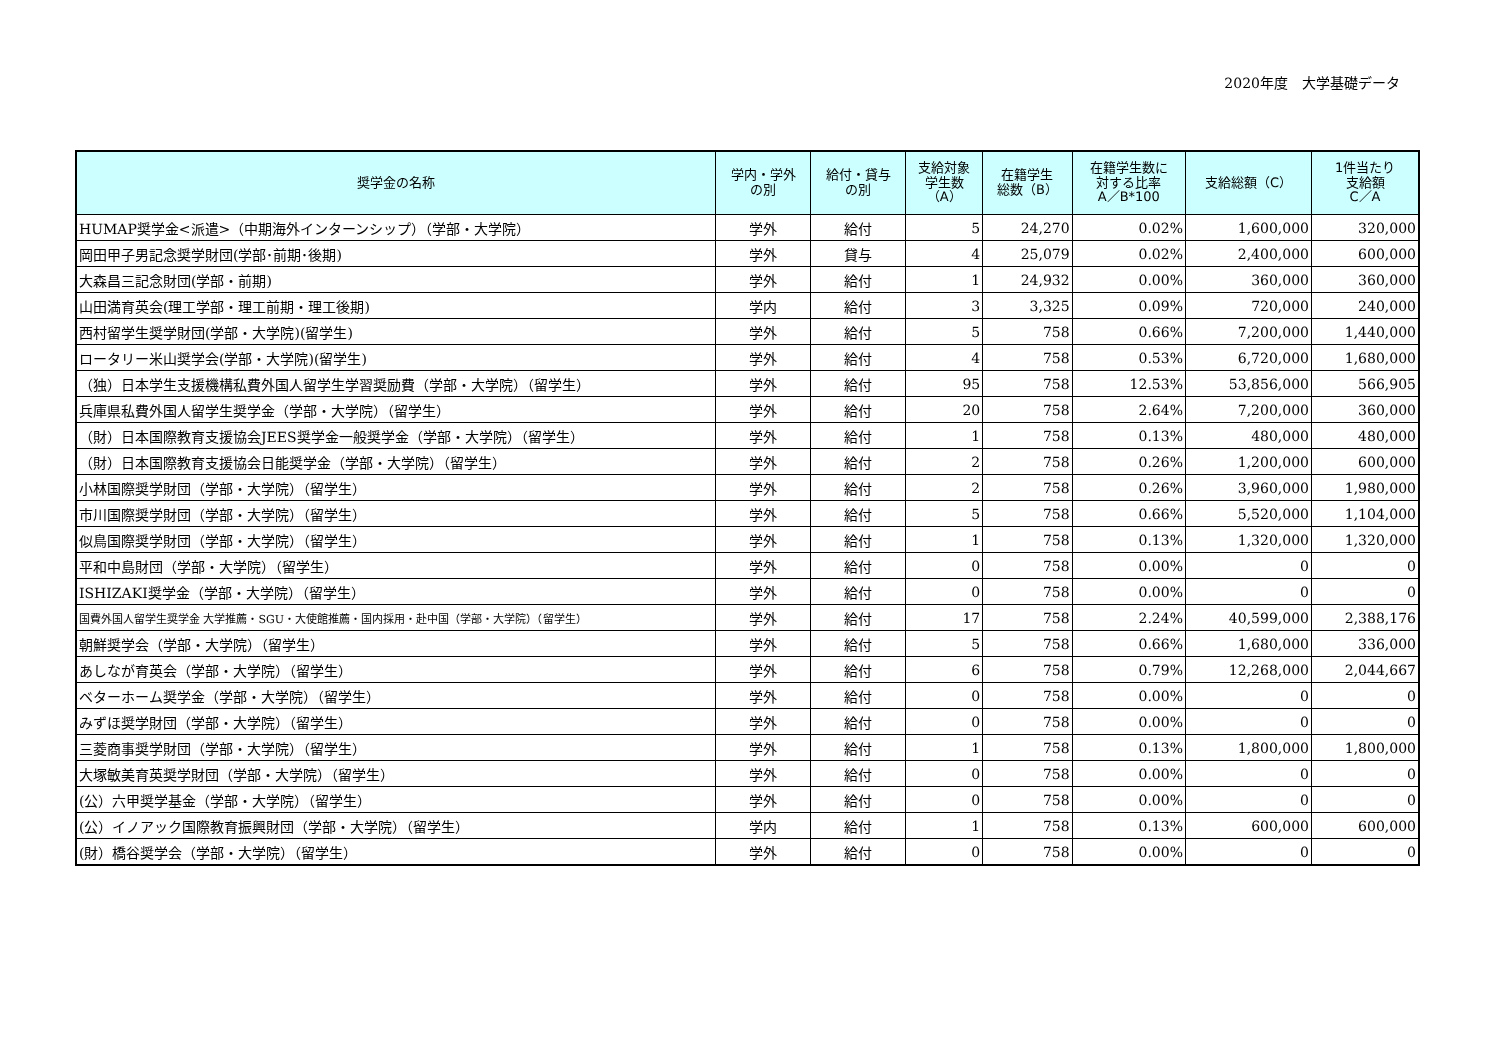2020年度　大学基礎データ
| 奨学金の名称 | 学内・学外 の別 | 給付・貸与 の別 | 支給対象 学生数 （A） | 在籍学生 総数（B） | 在籍学生数に 対する比率 A／B*100 | 支給総額（C） | 1件当たり 支給額 C／A |
| --- | --- | --- | --- | --- | --- | --- | --- |
| HUMAP奨学金<派遣>（中期海外インターンシップ）（学部・大学院） | 学外 | 給付 | 5 | 24,270 | 0.02% | 1,600,000 | 320,000 |
| 岡田甲子男記念奨学財団(学部･前期･後期) | 学外 | 貸与 | 4 | 25,079 | 0.02% | 2,400,000 | 600,000 |
| 大森昌三記念財団(学部・前期) | 学外 | 給付 | 1 | 24,932 | 0.00% | 360,000 | 360,000 |
| 山田満育英会(理工学部・理工前期・理工後期) | 学内 | 給付 | 3 | 3,325 | 0.09% | 720,000 | 240,000 |
| 西村留学生奨学財団(学部・大学院)(留学生) | 学外 | 給付 | 5 | 758 | 0.66% | 7,200,000 | 1,440,000 |
| ロータリー米山奨学会(学部・大学院)(留学生) | 学外 | 給付 | 4 | 758 | 0.53% | 6,720,000 | 1,680,000 |
| （独）日本学生支援機構私費外国人留学生学習奨励費（学部・大学院）（留学生） | 学外 | 給付 | 95 | 758 | 12.53% | 53,856,000 | 566,905 |
| 兵庫県私費外国人留学生奨学金（学部・大学院）（留学生） | 学外 | 給付 | 20 | 758 | 2.64% | 7,200,000 | 360,000 |
| （財）日本国際教育支援協会JEES奨学金一般奨学金（学部・大学院）（留学生） | 学外 | 給付 | 1 | 758 | 0.13% | 480,000 | 480,000 |
| （財）日本国際教育支援協会日能奨学金（学部・大学院）（留学生） | 学外 | 給付 | 2 | 758 | 0.26% | 1,200,000 | 600,000 |
| 小林国際奨学財団（学部・大学院）（留学生） | 学外 | 給付 | 2 | 758 | 0.26% | 3,960,000 | 1,980,000 |
| 市川国際奨学財団（学部・大学院）（留学生） | 学外 | 給付 | 5 | 758 | 0.66% | 5,520,000 | 1,104,000 |
| 似鳥国際奨学財団（学部・大学院）（留学生） | 学外 | 給付 | 1 | 758 | 0.13% | 1,320,000 | 1,320,000 |
| 平和中島財団（学部・大学院）（留学生） | 学外 | 給付 | 0 | 758 | 0.00% | 0 | 0 |
| ISHIZAKI奨学金（学部・大学院）（留学生） | 学外 | 給付 | 0 | 758 | 0.00% | 0 | 0 |
| 国費外国人留学生奨学金 大学推薦・SGU・大使館推薦・国内採用・赴中国（学部・大学院）（留学生） | 学外 | 給付 | 17 | 758 | 2.24% | 40,599,000 | 2,388,176 |
| 朝鮮奨学会（学部・大学院）（留学生） | 学外 | 給付 | 5 | 758 | 0.66% | 1,680,000 | 336,000 |
| あしなが育英会（学部・大学院）（留学生） | 学外 | 給付 | 6 | 758 | 0.79% | 12,268,000 | 2,044,667 |
| ベターホーム奨学金（学部・大学院）（留学生） | 学外 | 給付 | 0 | 758 | 0.00% | 0 | 0 |
| みずほ奨学財団（学部・大学院）（留学生） | 学外 | 給付 | 0 | 758 | 0.00% | 0 | 0 |
| 三菱商事奨学財団（学部・大学院）（留学生） | 学外 | 給付 | 1 | 758 | 0.13% | 1,800,000 | 1,800,000 |
| 大塚敏美育英奨学財団（学部・大学院）（留学生） | 学外 | 給付 | 0 | 758 | 0.00% | 0 | 0 |
| (公）六甲奨学基金（学部・大学院）（留学生） | 学外 | 給付 | 0 | 758 | 0.00% | 0 | 0 |
| (公）イノアック国際教育振興財団（学部・大学院）（留学生） | 学内 | 給付 | 1 | 758 | 0.13% | 600,000 | 600,000 |
| (財）橋谷奨学会（学部・大学院）（留学生） | 学外 | 給付 | 0 | 758 | 0.00% | 0 | 0 |